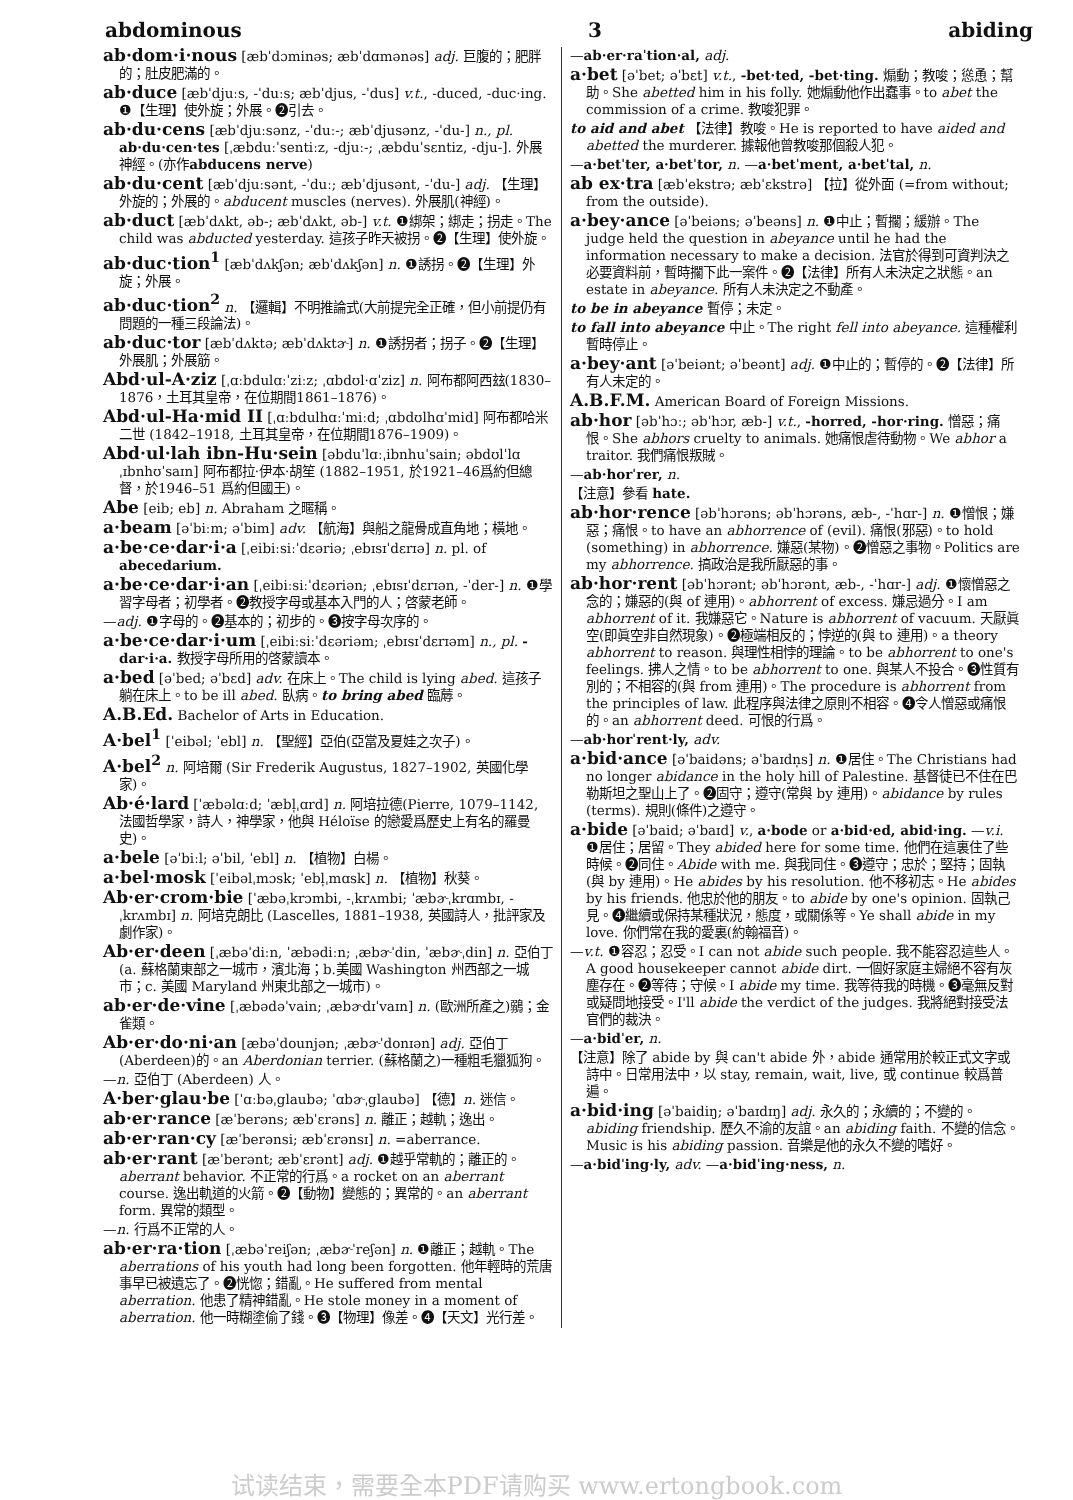abdominous 3 abiding
ab·dom·i·nous [æbˈdɔminəs; æbˈdɑmənəs] adj. 巨腹的；肥胖的；肚皮肥滿的。
ab·duce [æbˈdjuːs, -ˈduːs; æbˈdjus, -ˈdus] v.t., -duced, -duc·ing. ❶【生理】使外旋；外展。❷引去。
ab·du·cens [æbˈdjuːsənz, -ˈduː-; æbˈdjusənz, -ˈdu-] n., pl. ab·du·cen·tes [ˌæbduːˈsentiːz, -djuː-; ˌæbduˈsɛntiz, -dju-]. 外展神經。(亦作abducens nerve)
ab·du·cent [æbˈdjuːsənt, -ˈduː; æbˈdjusənt, -ˈdu-] adj. 【生理】外旋的；外展的。abducent muscles (nerves). 外展肌(神經)。
ab·duct [æbˈdʌkt, əb-; æbˈdʌkt, əb-] v.t. ❶綁架；綁走；拐走。The child was abducted yesterday. 這孩子昨天被拐。❷【生理】使外旋。
ab·duc·tion<sup>1</sup> [æbˈdʌkʃən; æbˈdʌkʃən] n. ❶誘拐。❷【生理】外旋；外展。
ab·duc·tion<sup>2</sup> n. 【邏輯】不明推論式(大前提完全正確，但小前提仍有問題的一種三段論法)。
ab·duc·tor [æbˈdʌktə; æbˈdʌktɚ] n. ❶誘拐者；拐子。❷【生理】外展肌；外展筋。
Abd·ul-A·ziz [ˌɑːbdulɑːˈziːz; ˌɑbdʊl·ɑˈziz] n. 阿布都阿西玆(1830–1876，土耳其皇帝，在位期間1861–1876)。
Abd·ul-Ha·mid II [ˌɑːbdulhɑːˈmiːd; ˌɑbdʊlhɑˈmid] 阿布都哈米二世 (1842–1918, 土耳其皇帝，在位期間1876–1909)。
Abd·ul·lah ibn-Hu·sein [əbduˈlɑːˌibnhuˈsain; əbdʊlˈlɑˌɪbnhʊˈsaɪn] 阿布都拉·伊本·胡笙 (1882–1951, 於1921–46爲約但總督，於1946–51 爲約但國王)。
Abe [eib; eb] n. Abraham 之暱稱。
a·beam [əˈbiːm; əˈbim] adv. 【航海】與船之龍骨成直角地；橫地。
a·be·ce·dar·i·a [ˌeibiːsiːˈdɛəriə; ˌebɪsɪˈdɛrɪə] n. pl. of abecedarium.
a·be·ce·dar·i·an [ˌeibiːsiːˈdɛəriən; ˌebɪsɪˈdɛrɪən, -ˈder-] n. ❶學習字母者；初學者。❷教授字母或基本入門的人；啓蒙老師。
—adj. ❶字母的。❷基本的；初步的。❸按字母次序的。
a·be·ce·dar·i·um [ˌeibiːsiːˈdɛəriəm; ˌebɪsɪˈdɛrɪəm] n., pl. -dar·i·a. 教授字母所用的啓蒙讀本。
a·bed [əˈbed; əˈbɛd] adv. 在床上。The child is lying abed. 這孩子躺在床上。to be ill abed. 臥病。to bring abed 臨蓐。
A.B.Ed. Bachelor of Arts in Education.
A·bel<sup>1</sup> [ˈeibəl; ˈebl] n. 【聖經】亞伯(亞當及夏娃之次子)。
A·bel<sup>2</sup> n. 阿培爾 (Sir Frederik Augustus, 1827–1902, 英國化學家)。
Ab·é·lard [ˈæbəlɑːd; ˈæbl̩ˌɑrd] n. 阿培拉德(Pierre, 1079–1142, 法國哲學家，詩人，神學家，他與 Héloïse 的戀愛爲歷史上有名的羅曼史)。
a·bele [əˈbiːl; əˈbil, ˈebl] n. 【植物】白楊。
a·bel·mosk [ˈeibəlˌmɔsk; ˈebl̩ˌmɑsk] n. 【植物】秋葵。
Ab·er·crom·bie [ˈæbəˌkrɔmbi, -ˌkrʌmbi; ˈæbɚˌkrɑmbɪ, -ˌkrʌmbɪ] n. 阿培克朗比 (Lascelles, 1881–1938, 英國詩人，批評家及劇作家)。
Ab·er·deen [ˌæbəˈdiːn, ˈæbədiːn; ˌæbɚˈdin, ˈæbɚˌdin] n. 亞伯丁(a. 蘇格蘭東部之一城市，濱北海；b.美國 Washington 州西部之一城市；c. 美國 Maryland 州東北部之一城市)。
ab·er·de·vine [ˌæbədəˈvain; ˌæbɚdɪˈvaɪn] n. (歐洲所產之)鶸；金雀類。
Ab·er·do·ni·an [æbəˈdounjən; ˌæbɚˈdonɪən] adj. 亞伯丁 (Aberdeen)的。an Aberdonian terrier. (蘇格蘭之)一種粗毛獵狐狗。
—n. 亞伯丁 (Aberdeen) 人。
A·ber·glau·be [ˈɑːbəˌglaubə; ˈɑbɚˌglaubə] 【德】n. 迷信。
ab·er·rance [æˈberəns; æbˈɛrəns] n. 離正；越軌；逸出。
ab·er·ran·cy [æˈberənsi; æbˈɛrənsɪ] n. =aberrance.
ab·er·rant [æˈberənt; æbˈɛrənt] adj. ❶越乎常軌的；離正的。aberrant behavior. 不正常的行爲。a rocket on an aberrant course. 逸出軌道的火箭。❷【動物】變態的；異常的。an aberrant form. 異常的類型。
—n. 行爲不正常的人。
ab·er·ra·tion [ˌæbəˈreiʃən; ˌæbɚˈreʃən] n. ❶離正；越軌。The aberrations of his youth had long been forgotten. 他年輕時的荒唐事早已被遺忘了。❷恍惚；錯亂。He suffered from mental aberration. 他患了精神錯亂。He stole money in a moment of aberration. 他一時糊塗偷了錢。❸【物理】像差。❹【天文】光行差。
—ab·er·raˈtion·al, adj.
a·bet [əˈbet; əˈbɛt] v.t., -bet·ted, -bet·ting. 煽動；教唆；慫恿；幫助。She abetted him in his folly. 她煽動他作出蠢事。to abet the commission of a crime. 教唆犯罪。
to aid and abet 【法律】教唆。He is reported to have aided and abetted the murderer. 據報他曾教唆那個殺人犯。
—a·betˈter, a·betˈtor, n. —a·betˈment, a·betˈtal, n.
ab ex·tra [æbˈekstrə; æbˈɛkstrə] 【拉】從外面 (=from without; from the outside).
a·bey·ance [əˈbeiəns; əˈbeəns] n. ❶中止；暫擱；緩辦。The judge held the question in abeyance until he had the information necessary to make a decision. 法官於得到可資判決之必要資料前，暫時擱下此一案件。❷【法律】所有人未決定之狀態。an estate in abeyance. 所有人未決定之不動產。
to be in abeyance 暫停；未定。
to fall into abeyance 中止。The right fell into abeyance. 這種權利暫時停止。
a·bey·ant [əˈbeiənt; əˈbeənt] adj. ❶中止的；暫停的。❷【法律】所有人未定的。
A.B.F.M. American Board of Foreign Missions.
ab·hor [əbˈhɔː; əbˈhɔr, æb-] v.t., -horred, -hor·ring. 憎惡；痛恨。She abhors cruelty to animals. 她痛恨虐待動物。We abhor a traitor. 我們痛恨叛賊。
—ab·horˈrer, n.
【注意】參看 hate.
ab·hor·rence [əbˈhɔrəns; əbˈhɔrəns, æb-, -ˈhɑr-] n. ❶憎恨；嫌惡；痛恨。to have an abhorrence of (evil). 痛恨(邪惡)。to hold (something) in abhorrence. 嫌惡(某物)。❷憎惡之事物。Politics are my abhorrence. 搞政治是我所厭惡的事。
ab·hor·rent [əbˈhɔrənt; əbˈhɔrənt, æb-, -ˈhɑr-] adj. ❶懷憎惡之念的；嫌惡的(與 of 連用)。abhorrent of excess. 嫌忌過分。I am abhorrent of it. 我嫌惡它。Nature is abhorrent of vacuum. 天厭眞空(即眞空非自然現象)。❷極端相反的；悖逆的(與 to 連用)。a theory abhorrent to reason. 與理性相悖的理論。to be abhorrent to one's feelings. 拂人之情。to be abhorrent to one. 與某人不投合。❸性質有別的；不相容的(與 from 連用)。The procedure is abhorrent from the principles of law. 此程序與法律之原則不相容。❹令人憎惡或痛恨的。an abhorrent deed. 可恨的行爲。
—ab·horˈrent·ly, adv.
a·bid·ance [əˈbaidəns; əˈbaɪdn̩s] n. ❶居住。The Christians had no longer abidance in the holy hill of Palestine. 基督徒已不住在巴勒斯坦之聖山上了。❷固守；遵守(常與 by 連用)。abidance by rules (terms). 規則(條件)之遵守。
a·bide [əˈbaid; əˈbaɪd] v., a·bode or a·bid·ed, abid·ing. —v.i. ❶居住；居留。They abided here for some time. 他們在這裏住了些時候。❷同住。Abide with me. 與我同住。❸遵守；忠於；堅持；固執(與 by 連用)。He abides by his resolution. 他不移初志。He abides by his friends. 他忠於他的朋友。to abide by one's opinion. 固執己見。❹繼續或保持某種狀況，態度，或關係等。Ye shall abide in my love. 你們常在我的愛裏(約翰福音)。
—v.t. ❶容忍；忍受。I can not abide such people. 我不能容忍這些人。A good housekeeper cannot abide dirt. 一個好家庭主婦絕不容有灰塵存在。❷等待；守候。I abide my time. 我等待我的時機。❸毫無反對或疑問地接受。I'll abide the verdict of the judges. 我將絕對接受法官們的裁決。
—a·bidˈer, n.
【注意】除了 abide by 與 can't abide 外，abide 通常用於較正式文字或詩中。日常用法中，以 stay, remain, wait, live, 或 continue 較爲普遍。
a·bid·ing [əˈbaidiŋ; əˈbaɪdɪŋ] adj. 永久的；永續的；不變的。abiding friendship. 歷久不渝的友誼。an abiding faith. 不變的信念。Music is his abiding passion. 音樂是他的永久不變的嗜好。
—a·bidˈing·ly, adv. —a·bidˈing·ness, n.
试读结束，需要全本PDF请购买 www.ertongbook.com